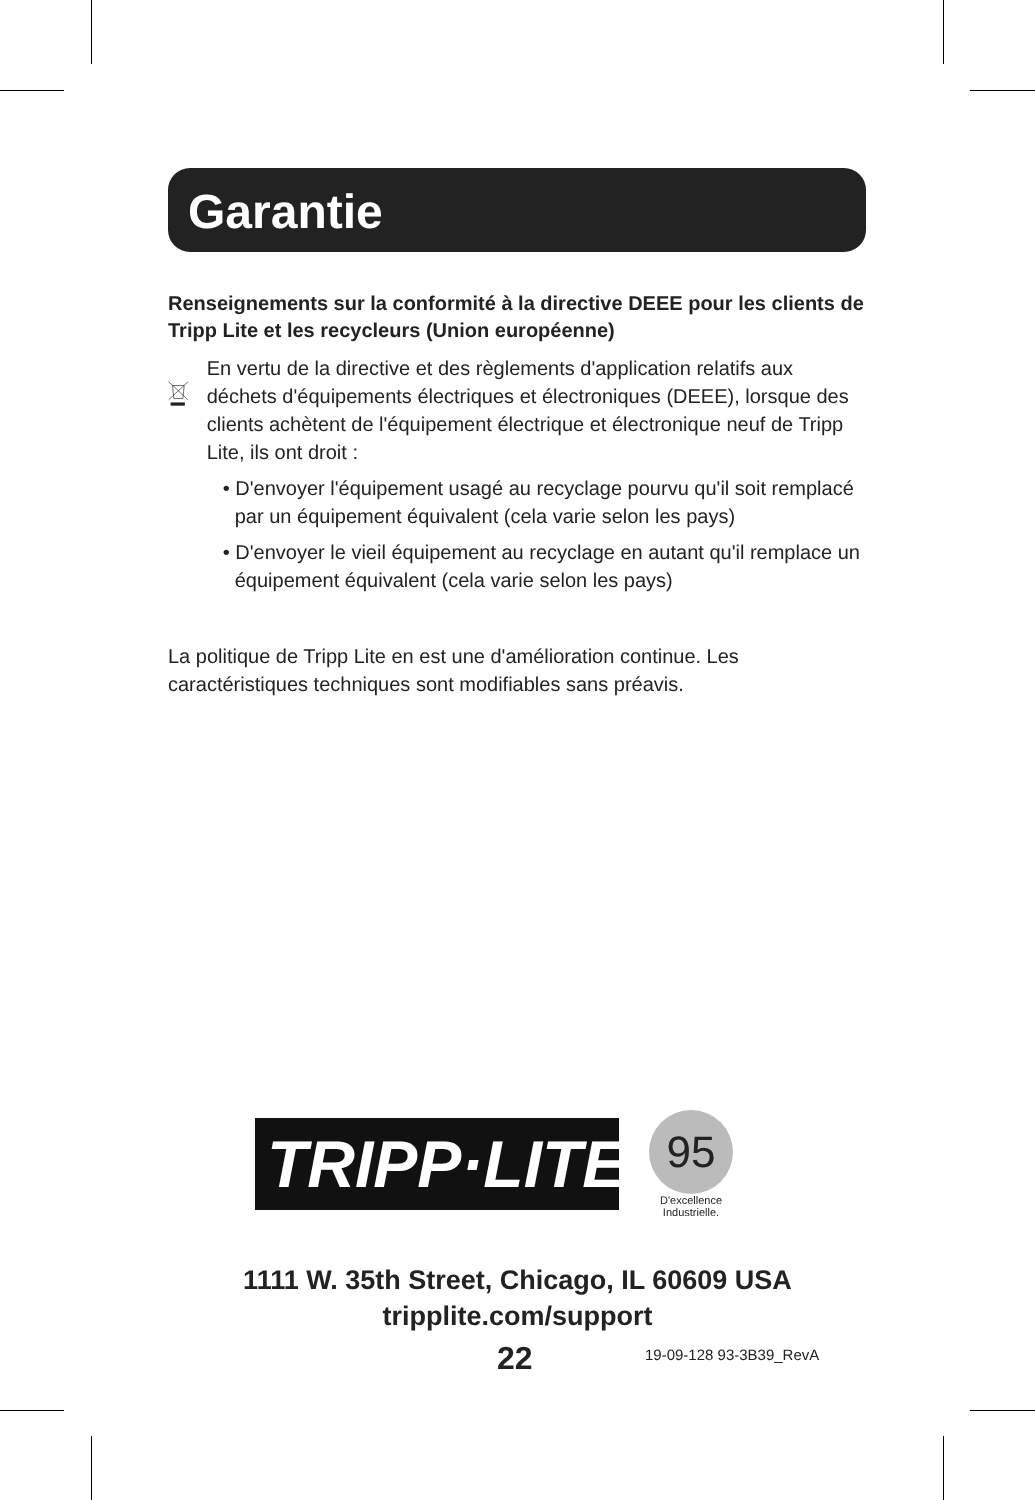Garantie
Renseignements sur la conformité à la directive DEEE pour les clients de Tripp Lite et les recycleurs (Union européenne)
En vertu de la directive et des règlements d'application relatifs aux déchets d'équipements électriques et électroniques (DEEE), lorsque des clients achètent de l'équipement électrique et électronique neuf de Tripp Lite, ils ont droit :
• D'envoyer l'équipement usagé au recyclage pourvu qu'il soit remplacé par un équipement équivalent (cela varie selon les pays)
• D'envoyer le vieil équipement au recyclage en autant qu'il remplace un équipement équivalent (cela varie selon les pays)
La politique de Tripp Lite en est une d'amélioration continue. Les caractéristiques techniques sont modifiables sans préavis.
TRIPP·LITE
95
D'excellence
Industrielle.
1111 W. 35th Street, Chicago, IL 60609 USA
tripplite.com/support
22 19-09-128 93-3B39_RevA